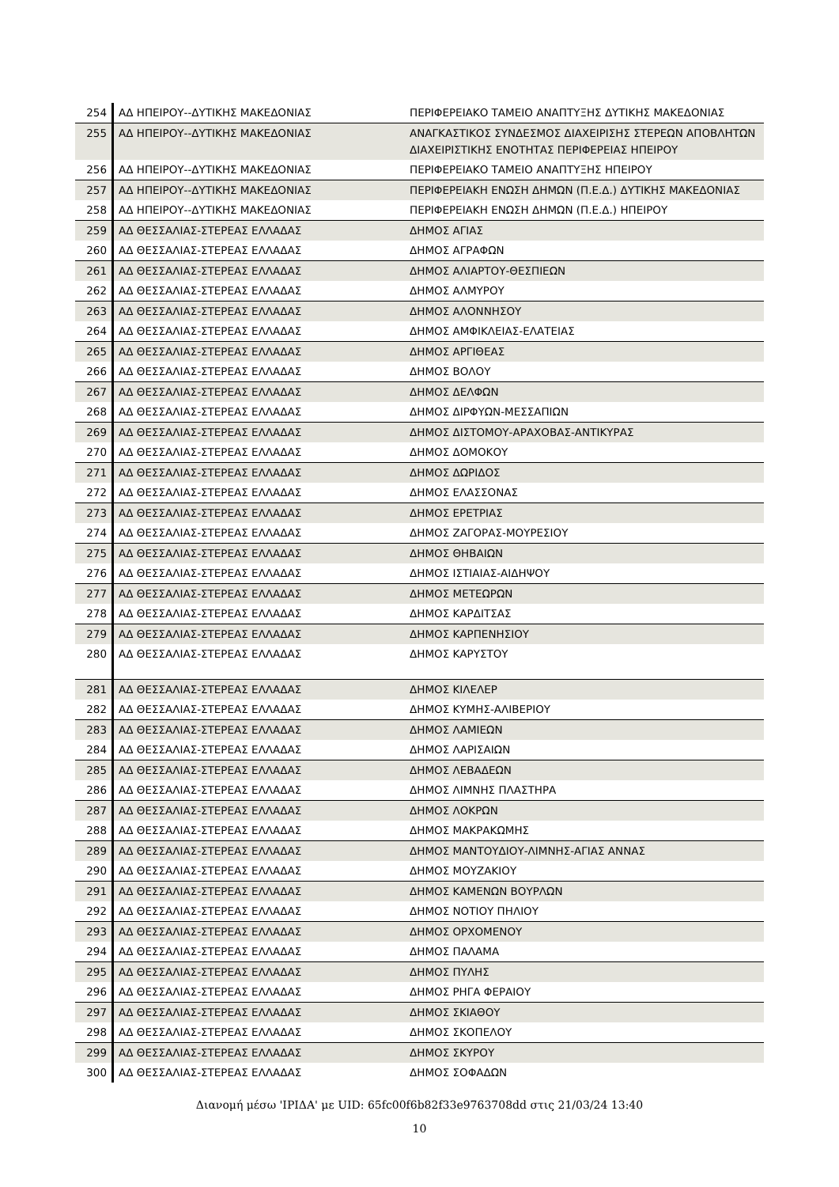| 254 | ΑΔ ΗΠΕΙΡΟΥ--ΔΥΤΙΚΗΣ ΜΑΚΕΔΟΝΙΑΣ | ΠΕΡΙΦΕΡΕΙΑΚΟ ΤΑΜΕΙΟ ΑΝΑΠΤΥΞΗΣ ΔΥΤΙΚΗΣ ΜΑΚΕΔΟΝΙΑΣ |
| 255 | ΑΔ ΗΠΕΙΡΟΥ--ΔΥΤΙΚΗΣ ΜΑΚΕΔΟΝΙΑΣ | ΑΝΑΓΚΑΣΤΙΚΟΣ ΣΥΝΔΕΣΜΟΣ ΔΙΑΧΕΙΡΙΣΗΣ ΣΤΕΡΕΩΝ ΑΠΟΒΛΗΤΩΝ ΔΙΑΧΕΙΡΙΣΤΙΚΗΣ ΕΝΟΤΗΤΑΣ ΠΕΡΙΦΕΡΕΙΑΣ ΗΠΕΙΡΟΥ |
| 256 | ΑΔ ΗΠΕΙΡΟΥ--ΔΥΤΙΚΗΣ ΜΑΚΕΔΟΝΙΑΣ | ΠΕΡΙΦΕΡΕΙΑΚΟ ΤΑΜΕΙΟ ΑΝΑΠΤΥΞΗΣ ΗΠΕΙΡΟΥ |
| 257 | ΑΔ ΗΠΕΙΡΟΥ--ΔΥΤΙΚΗΣ ΜΑΚΕΔΟΝΙΑΣ | ΠΕΡΙΦΕΡΕΙΑΚΗ ΕΝΩΣΗ ΔΗΜΩΝ (Π.Ε.Δ.) ΔΥΤΙΚΗΣ ΜΑΚΕΔΟΝΙΑΣ |
| 258 | ΑΔ ΗΠΕΙΡΟΥ--ΔΥΤΙΚΗΣ ΜΑΚΕΔΟΝΙΑΣ | ΠΕΡΙΦΕΡΕΙΑΚΗ ΕΝΩΣΗ ΔΗΜΩΝ (Π.Ε.Δ.) ΗΠΕΙΡΟΥ |
| 259 | ΑΔ ΘΕΣΣΑΛΙΑΣ-ΣΤΕΡΕΑΣ ΕΛΛΑΔΑΣ | ΔΗΜΟΣ ΑΓΙΑΣ |
| 260 | ΑΔ ΘΕΣΣΑΛΙΑΣ-ΣΤΕΡΕΑΣ ΕΛΛΑΔΑΣ | ΔΗΜΟΣ ΑΓΡΑΦΩΝ |
| 261 | ΑΔ ΘΕΣΣΑΛΙΑΣ-ΣΤΕΡΕΑΣ ΕΛΛΑΔΑΣ | ΔΗΜΟΣ ΑΛΙΑΡΤΟΥ-ΘΕΣΠΙΕΩΝ |
| 262 | ΑΔ ΘΕΣΣΑΛΙΑΣ-ΣΤΕΡΕΑΣ ΕΛΛΑΔΑΣ | ΔΗΜΟΣ ΑΛΜΥΡΟΥ |
| 263 | ΑΔ ΘΕΣΣΑΛΙΑΣ-ΣΤΕΡΕΑΣ ΕΛΛΑΔΑΣ | ΔΗΜΟΣ ΑΛΟΝΝΗΣΟΥ |
| 264 | ΑΔ ΘΕΣΣΑΛΙΑΣ-ΣΤΕΡΕΑΣ ΕΛΛΑΔΑΣ | ΔΗΜΟΣ ΑΜΦΙΚΛΕΙΑΣ-ΕΛΑΤΕΙΑΣ |
| 265 | ΑΔ ΘΕΣΣΑΛΙΑΣ-ΣΤΕΡΕΑΣ ΕΛΛΑΔΑΣ | ΔΗΜΟΣ ΑΡΓΙΘΕΑΣ |
| 266 | ΑΔ ΘΕΣΣΑΛΙΑΣ-ΣΤΕΡΕΑΣ ΕΛΛΑΔΑΣ | ΔΗΜΟΣ ΒΟΛΟΥ |
| 267 | ΑΔ ΘΕΣΣΑΛΙΑΣ-ΣΤΕΡΕΑΣ ΕΛΛΑΔΑΣ | ΔΗΜΟΣ ΔΕΛΦΩΝ |
| 268 | ΑΔ ΘΕΣΣΑΛΙΑΣ-ΣΤΕΡΕΑΣ ΕΛΛΑΔΑΣ | ΔΗΜΟΣ ΔΙΡΦΥΩΝ-ΜΕΣΣΑΠΙΩΝ |
| 269 | ΑΔ ΘΕΣΣΑΛΙΑΣ-ΣΤΕΡΕΑΣ ΕΛΛΑΔΑΣ | ΔΗΜΟΣ ΔΙΣΤΟΜΟΥ-ΑΡΑΧΟΒΑΣ-ΑΝΤΙΚΥΡΑΣ |
| 270 | ΑΔ ΘΕΣΣΑΛΙΑΣ-ΣΤΕΡΕΑΣ ΕΛΛΑΔΑΣ | ΔΗΜΟΣ ΔΟΜΟΚΟΥ |
| 271 | ΑΔ ΘΕΣΣΑΛΙΑΣ-ΣΤΕΡΕΑΣ ΕΛΛΑΔΑΣ | ΔΗΜΟΣ ΔΩΡΙΔΟΣ |
| 272 | ΑΔ ΘΕΣΣΑΛΙΑΣ-ΣΤΕΡΕΑΣ ΕΛΛΑΔΑΣ | ΔΗΜΟΣ ΕΛΑΣΣΟΝΑΣ |
| 273 | ΑΔ ΘΕΣΣΑΛΙΑΣ-ΣΤΕΡΕΑΣ ΕΛΛΑΔΑΣ | ΔΗΜΟΣ ΕΡΕΤΡΙΑΣ |
| 274 | ΑΔ ΘΕΣΣΑΛΙΑΣ-ΣΤΕΡΕΑΣ ΕΛΛΑΔΑΣ | ΔΗΜΟΣ ΖΑΓΟΡΑΣ-ΜΟΥΡΕΣΙΟΥ |
| 275 | ΑΔ ΘΕΣΣΑΛΙΑΣ-ΣΤΕΡΕΑΣ ΕΛΛΑΔΑΣ | ΔΗΜΟΣ ΘΗΒΑΙΩΝ |
| 276 | ΑΔ ΘΕΣΣΑΛΙΑΣ-ΣΤΕΡΕΑΣ ΕΛΛΑΔΑΣ | ΔΗΜΟΣ ΙΣΤΙΑΙΑΣ-ΑΙΔΗΨΟΥ |
| 277 | ΑΔ ΘΕΣΣΑΛΙΑΣ-ΣΤΕΡΕΑΣ ΕΛΛΑΔΑΣ | ΔΗΜΟΣ ΜΕΤΕΩΡΩΝ |
| 278 | ΑΔ ΘΕΣΣΑΛΙΑΣ-ΣΤΕΡΕΑΣ ΕΛΛΑΔΑΣ | ΔΗΜΟΣ ΚΑΡΔΙΤΣΑΣ |
| 279 | ΑΔ ΘΕΣΣΑΛΙΑΣ-ΣΤΕΡΕΑΣ ΕΛΛΑΔΑΣ | ΔΗΜΟΣ ΚΑΡΠΕΝΗΣΙΟΥ |
| 280 | ΑΔ ΘΕΣΣΑΛΙΑΣ-ΣΤΕΡΕΑΣ ΕΛΛΑΔΑΣ | ΔΗΜΟΣ ΚΑΡΥΣΤΟΥ |
| 281 | ΑΔ ΘΕΣΣΑΛΙΑΣ-ΣΤΕΡΕΑΣ ΕΛΛΑΔΑΣ | ΔΗΜΟΣ ΚΙΛΕΛΕΡ |
| 282 | ΑΔ ΘΕΣΣΑΛΙΑΣ-ΣΤΕΡΕΑΣ ΕΛΛΑΔΑΣ | ΔΗΜΟΣ ΚΥΜΗΣ-ΑΛΙΒΕΡΙΟΥ |
| 283 | ΑΔ ΘΕΣΣΑΛΙΑΣ-ΣΤΕΡΕΑΣ ΕΛΛΑΔΑΣ | ΔΗΜΟΣ ΛΑΜΙΕΩΝ |
| 284 | ΑΔ ΘΕΣΣΑΛΙΑΣ-ΣΤΕΡΕΑΣ ΕΛΛΑΔΑΣ | ΔΗΜΟΣ ΛΑΡΙΣΑΙΩΝ |
| 285 | ΑΔ ΘΕΣΣΑΛΙΑΣ-ΣΤΕΡΕΑΣ ΕΛΛΑΔΑΣ | ΔΗΜΟΣ ΛΕΒΑΔΕΩΝ |
| 286 | ΑΔ ΘΕΣΣΑΛΙΑΣ-ΣΤΕΡΕΑΣ ΕΛΛΑΔΑΣ | ΔΗΜΟΣ ΛΙΜΝΗΣ ΠΛΑΣΤΗΡΑ |
| 287 | ΑΔ ΘΕΣΣΑΛΙΑΣ-ΣΤΕΡΕΑΣ ΕΛΛΑΔΑΣ | ΔΗΜΟΣ ΛΟΚΡΩΝ |
| 288 | ΑΔ ΘΕΣΣΑΛΙΑΣ-ΣΤΕΡΕΑΣ ΕΛΛΑΔΑΣ | ΔΗΜΟΣ ΜΑΚΡΑΚΩΜΗΣ |
| 289 | ΑΔ ΘΕΣΣΑΛΙΑΣ-ΣΤΕΡΕΑΣ ΕΛΛΑΔΑΣ | ΔΗΜΟΣ ΜΑΝΤΟΥΔΙΟΥ-ΛΙΜΝΗΣ-ΑΓΙΑΣ ΑΝΝΑΣ |
| 290 | ΑΔ ΘΕΣΣΑΛΙΑΣ-ΣΤΕΡΕΑΣ ΕΛΛΑΔΑΣ | ΔΗΜΟΣ ΜΟΥΖΑΚΙΟΥ |
| 291 | ΑΔ ΘΕΣΣΑΛΙΑΣ-ΣΤΕΡΕΑΣ ΕΛΛΑΔΑΣ | ΔΗΜΟΣ ΚΑΜΕΝΩΝ ΒΟΥΡΛΩΝ |
| 292 | ΑΔ ΘΕΣΣΑΛΙΑΣ-ΣΤΕΡΕΑΣ ΕΛΛΑΔΑΣ | ΔΗΜΟΣ ΝΟΤΙΟΥ ΠΗΛΙΟΥ |
| 293 | ΑΔ ΘΕΣΣΑΛΙΑΣ-ΣΤΕΡΕΑΣ ΕΛΛΑΔΑΣ | ΔΗΜΟΣ ΟΡΧΟΜΕΝΟΥ |
| 294 | ΑΔ ΘΕΣΣΑΛΙΑΣ-ΣΤΕΡΕΑΣ ΕΛΛΑΔΑΣ | ΔΗΜΟΣ ΠΑΛΑΜΑ |
| 295 | ΑΔ ΘΕΣΣΑΛΙΑΣ-ΣΤΕΡΕΑΣ ΕΛΛΑΔΑΣ | ΔΗΜΟΣ ΠΥΛΗΣ |
| 296 | ΑΔ ΘΕΣΣΑΛΙΑΣ-ΣΤΕΡΕΑΣ ΕΛΛΑΔΑΣ | ΔΗΜΟΣ ΡΗΓΑ ΦΕΡΑΙΟΥ |
| 297 | ΑΔ ΘΕΣΣΑΛΙΑΣ-ΣΤΕΡΕΑΣ ΕΛΛΑΔΑΣ | ΔΗΜΟΣ ΣΚΙΑΘΟΥ |
| 298 | ΑΔ ΘΕΣΣΑΛΙΑΣ-ΣΤΕΡΕΑΣ ΕΛΛΑΔΑΣ | ΔΗΜΟΣ ΣΚΟΠΕΛΟΥ |
| 299 | ΑΔ ΘΕΣΣΑΛΙΑΣ-ΣΤΕΡΕΑΣ ΕΛΛΑΔΑΣ | ΔΗΜΟΣ ΣΚΥΡΟΥ |
| 300 | ΑΔ ΘΕΣΣΑΛΙΑΣ-ΣΤΕΡΕΑΣ ΕΛΛΑΔΑΣ | ΔΗΜΟΣ ΣΟΦΑΔΩΝ |
Διανομή μέσω 'ΙΡΙΔΑ' με UID: 65fc00f6b82f33e9763708dd στις 21/03/24 13:40
10